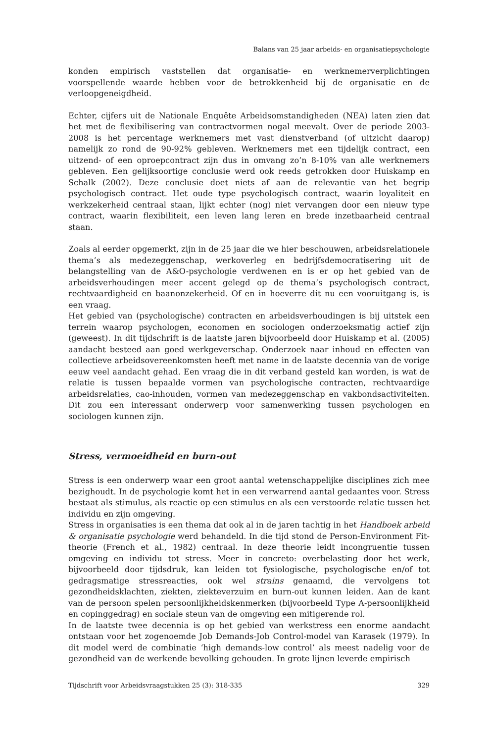Balans van 25 jaar arbeids- en organisatiepsychologie
konden empirisch vaststellen dat organisatie- en werknemerverplichtingen voorspellende waarde hebben voor de betrokkenheid bij de organisatie en de verloopgeneigdheid.
Echter, cijfers uit de Nationale Enquête Arbeidsomstandigheden (NEA) laten zien dat het met de flexibilisering van contractvormen nogal meevalt. Over de periode 2003-2008 is het percentage werknemers met vast dienstverband (of uitzicht daarop) namelijk zo rond de 90-92% gebleven. Werknemers met een tijdelijk contract, een uitzend- of een oproepcontract zijn dus in omvang zo’n 8-10% van alle werknemers gebleven. Een gelijksoortige conclusie werd ook reeds getrokken door Huiskamp en Schalk (2002). Deze conclusie doet niets af aan de relevantie van het begrip psychologisch contract. Het oude type psychologisch contract, waarin loyaliteit en werkzekerheid centraal staan, lijkt echter (nog) niet vervangen door een nieuw type contract, waarin flexibiliteit, een leven lang leren en brede inzetbaarheid centraal staan.
Zoals al eerder opgemerkt, zijn in de 25 jaar die we hier beschouwen, arbeidsrelationele thema’s als medezeggenschap, werkoverleg en bedrijfsdemocratisering uit de belangstelling van de A&O-psychologie verdwenen en is er op het gebied van de arbeidsverhoudingen meer accent gelegd op de thema’s psychologisch contract, rechtvaardigheid en baanonzekerheid. Of en in hoeverre dit nu een vooruitgang is, is een vraag.
Het gebied van (psychologische) contracten en arbeidsverhoudingen is bij uitstek een terrein waarop psychologen, economen en sociologen onderzoeksmatig actief zijn (geweest). In dit tijdschrift is de laatste jaren bijvoorbeeld door Huiskamp et al. (2005) aandacht besteed aan goed werkgeverschap. Onderzoek naar inhoud en effecten van collectieve arbeidsovereenkomsten heeft met name in de laatste decennia van de vorige eeuw veel aandacht gehad. Een vraag die in dit verband gesteld kan worden, is wat de relatie is tussen bepaalde vormen van psychologische contracten, rechtvaardige arbeidsrelaties, cao-inhouden, vormen van medezeggenschap en vakbondsactiviteiten. Dit zou een interessant onderwerp voor samenwerking tussen psychologen en sociologen kunnen zijn.
Stress, vermoeidheid en burn-out
Stress is een onderwerp waar een groot aantal wetenschappelijke disciplines zich mee bezighoudt. In de psychologie komt het in een verwarrend aantal gedaantes voor. Stress bestaat als stimulus, als reactie op een stimulus en als een verstoorde relatie tussen het individu en zijn omgeving.
Stress in organisaties is een thema dat ook al in de jaren tachtig in het Handboek arbeid & organisatie psychologie werd behandeld. In die tijd stond de Person-Environment Fit-theorie (French et al., 1982) centraal. In deze theorie leidt incongruentie tussen omgeving en individu tot stress. Meer in concreto: overbelasting door het werk, bijvoorbeeld door tijdsdruk, kan leiden tot fysiologische, psychologische en/of tot gedragsmatige stressreacties, ook wel strains genaamd, die vervolgens tot gezondheidsklachten, ziekten, ziekteverzuim en burn-out kunnen leiden. Aan de kant van de persoon spelen persoonlijkheidskenmerken (bijvoorbeeld Type A-persoonlijkheid en copinggedrag) en sociale steun van de omgeving een mitigerende rol.
In de laatste twee decennia is op het gebied van werkstress een enorme aandacht ontstaan voor het zogenoemde Job Demands-Job Control-model van Karasek (1979). In dit model werd de combinatie ‘high demands-low control’ als meest nadelig voor de gezondheid van de werkende bevolking gehouden. In grote lijnen leverde empirisch
Tijdschrift voor Arbeidsvraagstukken 25 (3): 318-335 329